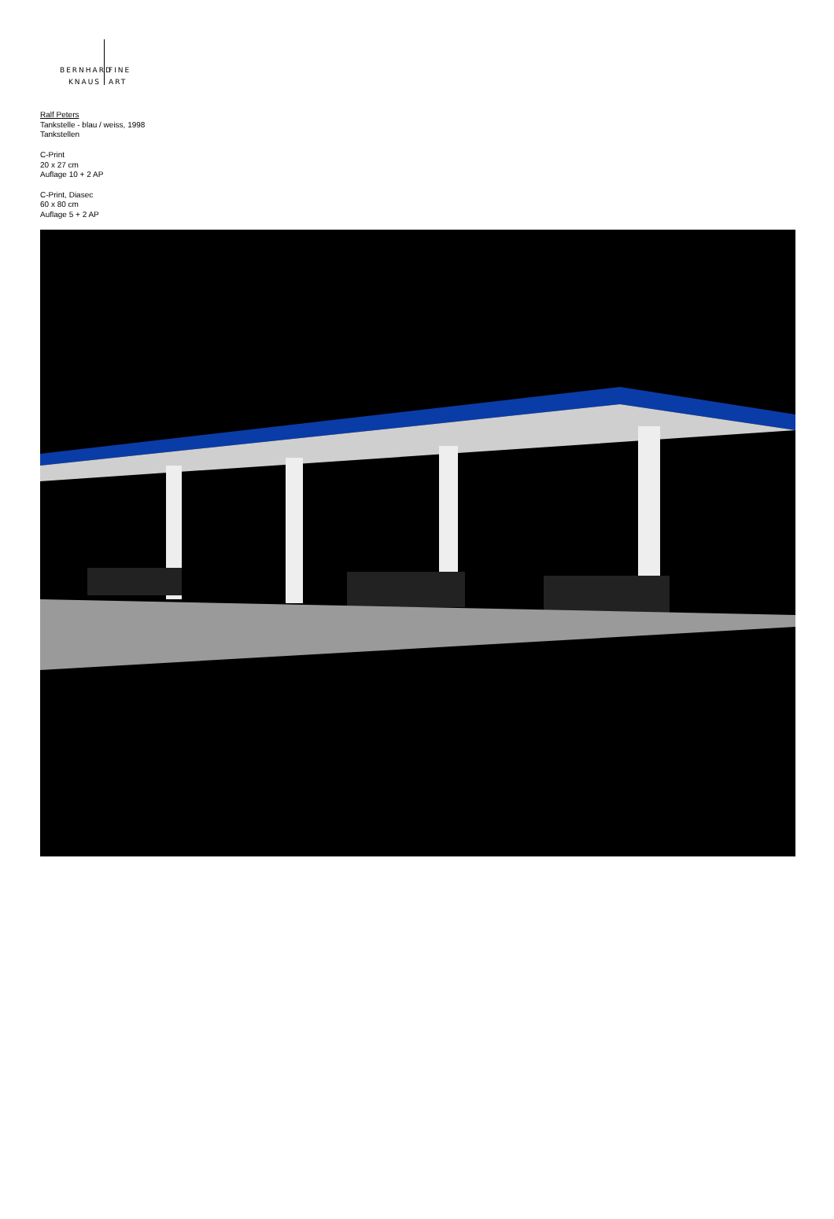BERNHARD FINE
KNAUS ART
Ralf Peters
Tankstelle - blau / weiss, 1998
Tankstellen
C-Print
20 x 27 cm
Auflage 10 + 2 AP
C-Print, Diasec
60 x 80 cm
Auflage 5 + 2 AP